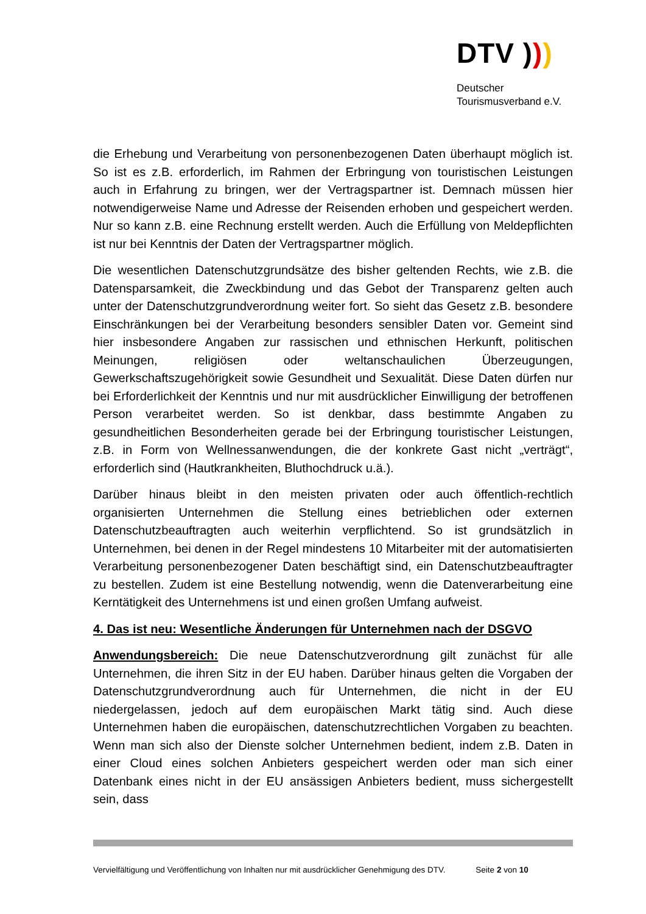DTV )))
Deutscher
Tourismusverband e.V.
die Erhebung und Verarbeitung von personenbezogenen Daten überhaupt möglich ist. So ist es z.B. erforderlich, im Rahmen der Erbringung von touristischen Leistungen auch in Erfahrung zu bringen, wer der Vertragspartner ist. Demnach müssen hier notwendigerweise Name und Adresse der Reisenden erhoben und gespeichert werden. Nur so kann z.B. eine Rechnung erstellt werden. Auch die Erfüllung von Meldepflichten ist nur bei Kenntnis der Daten der Vertragspartner möglich.
Die wesentlichen Datenschutzgrundsätze des bisher geltenden Rechts, wie z.B. die Datensparsamkeit, die Zweckbindung und das Gebot der Transparenz gelten auch unter der Datenschutzgrundverordnung weiter fort. So sieht das Gesetz z.B. besondere Einschränkungen bei der Verarbeitung besonders sensibler Daten vor. Gemeint sind hier insbesondere Angaben zur rassischen und ethnischen Herkunft, politischen Meinungen, religiösen oder weltanschaulichen Überzeugungen, Gewerkschaftszugehörigkeit sowie Gesundheit und Sexualität. Diese Daten dürfen nur bei Erforderlichkeit der Kenntnis und nur mit ausdrücklicher Einwilligung der betroffenen Person verarbeitet werden. So ist denkbar, dass bestimmte Angaben zu gesundheitlichen Besonderheiten gerade bei der Erbringung touristischer Leistungen, z.B. in Form von Wellnessanwendungen, die der konkrete Gast nicht „verträgt“, erforderlich sind (Hautkrankheiten, Bluthochdruck u.ä.).
Darüber hinaus bleibt in den meisten privaten oder auch öffentlich-rechtlich organisierten Unternehmen die Stellung eines betrieblichen oder externen Datenschutzbeauftragten auch weiterhin verpflichtend. So ist grundsätzlich in Unternehmen, bei denen in der Regel mindestens 10 Mitarbeiter mit der automatisierten Verarbeitung personenbezogener Daten beschäftigt sind, ein Datenschutzbeauftragter zu bestellen. Zudem ist eine Bestellung notwendig, wenn die Datenverarbeitung eine Kerntätigkeit des Unternehmens ist und einen großen Umfang aufweist.
4. Das ist neu: Wesentliche Änderungen für Unternehmen nach der DSGVO
Anwendungsbereich: Die neue Datenschutzverordnung gilt zunächst für alle Unternehmen, die ihren Sitz in der EU haben. Darüber hinaus gelten die Vorgaben der Datenschutzgrundverordnung auch für Unternehmen, die nicht in der EU niedergelassen, jedoch auf dem europäischen Markt tätig sind. Auch diese Unternehmen haben die europäischen, datenschutzrechtlichen Vorgaben zu beachten. Wenn man sich also der Dienste solcher Unternehmen bedient, indem z.B. Daten in einer Cloud eines solchen Anbieters gespeichert werden oder man sich einer Datenbank eines nicht in der EU ansässigen Anbieters bedient, muss sichergestellt sein, dass
Vervielfältigung und Veröffentlichung von Inhalten nur mit ausdrücklicher Genehmigung des DTV. Seite 2 von 10